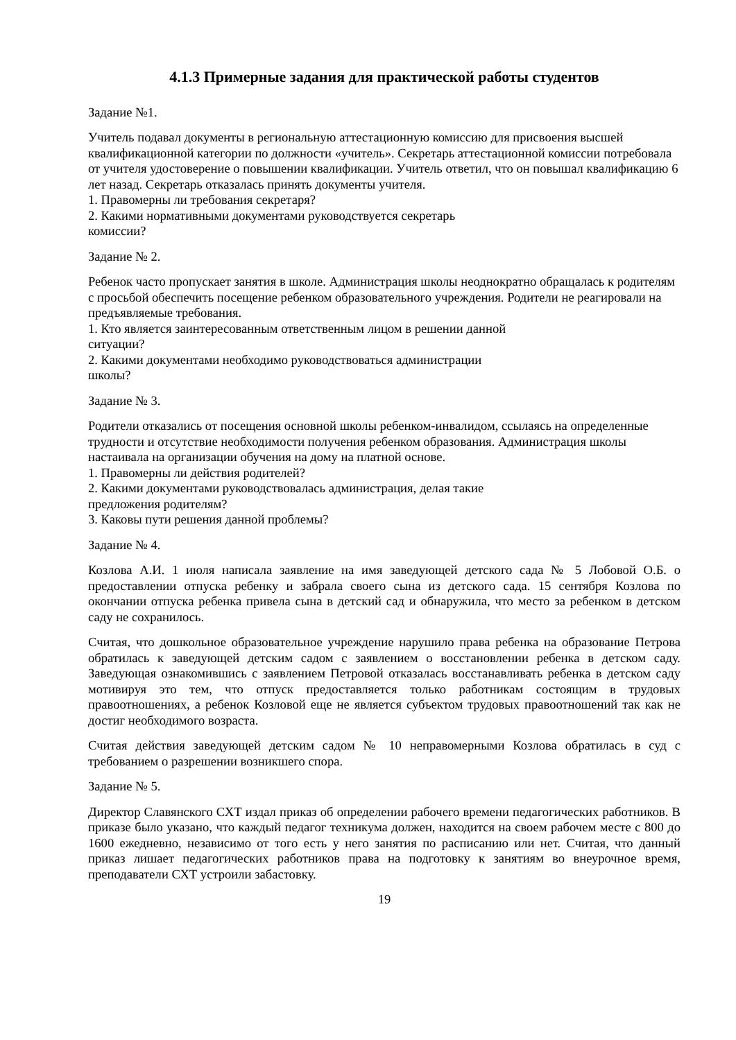4.1.3 Примерные задания для практической работы студентов
Задание №1.
Учитель подавал документы в региональную аттестационную комиссию для присвоения высшей квалификационной категории по должности «учитель». Секретарь аттестационной комиссии потребовала от учителя удостоверение о повышении квалификации. Учитель ответил, что он повышал квалификацию 6 лет назад. Секретарь отказалась принять документы учителя.
1. Правомерны ли требования секретаря?
2. Какими нормативными документами руководствуется секретарь
комиссии?
Задание № 2.
Ребенок часто пропускает занятия в школе. Администрация школы неоднократно обращалась к родителям с просьбой обеспечить посещение ребенком образовательного учреждения. Родители не реагировали на предъявляемые требования.
1. Кто является заинтересованным ответственным лицом в решении данной
ситуации?
2. Какими документами необходимо руководствоваться администрации
школы?
Задание № 3.
Родители отказались от посещения основной школы ребенком-инвалидом, ссылаясь на определенные трудности и отсутствие необходимости получения ребенком образования. Администрация школы настаивала на организации обучения на дому на платной основе.
1. Правомерны ли действия родителей?
2. Какими документами руководствовалась администрация, делая такие
предложения родителям?
3. Каковы пути решения данной проблемы?
Задание № 4.
Козлова А.И. 1 июля написала заявление на имя заведующей детского сада № 5 Лобовой О.Б. о предоставлении отпуска ребенку и забрала своего сына из детского сада. 15 сентября Козлова по окончании отпуска ребенка привела сына в детский сад и обнаружила, что место за ребенком в детском саду не сохранилось.
Считая, что дошкольное образовательное учреждение нарушило права ребенка на образование Петрова обратилась к заведующей детским садом с заявлением о восстановлении ребенка в детском саду. Заведующая ознакомившись с заявлением Петровой отказалась восстанавливать ребенка в детском саду мотивируя это тем, что отпуск предоставляется только работникам состоящим в трудовых правоотношениях, а ребенок Козловой еще не является субъектом трудовых правоотношений так как не достиг необходимого возраста.
Считая действия заведующей детским садом № 10 неправомерными Козлова обратилась в суд с требованием о разрешении возникшего спора.
Задание № 5.
Директор Славянского СХТ издал приказ об определении рабочего времени педагогических работников. В приказе было указано, что каждый педагог техникума должен, находится на своем рабочем месте с 800 до 1600 ежедневно, независимо от того есть у него занятия по расписанию или нет. Считая, что данный приказ лишает педагогических работников права на подготовку к занятиям во внеурочное время, преподаватели СХТ устроили забастовку.
19